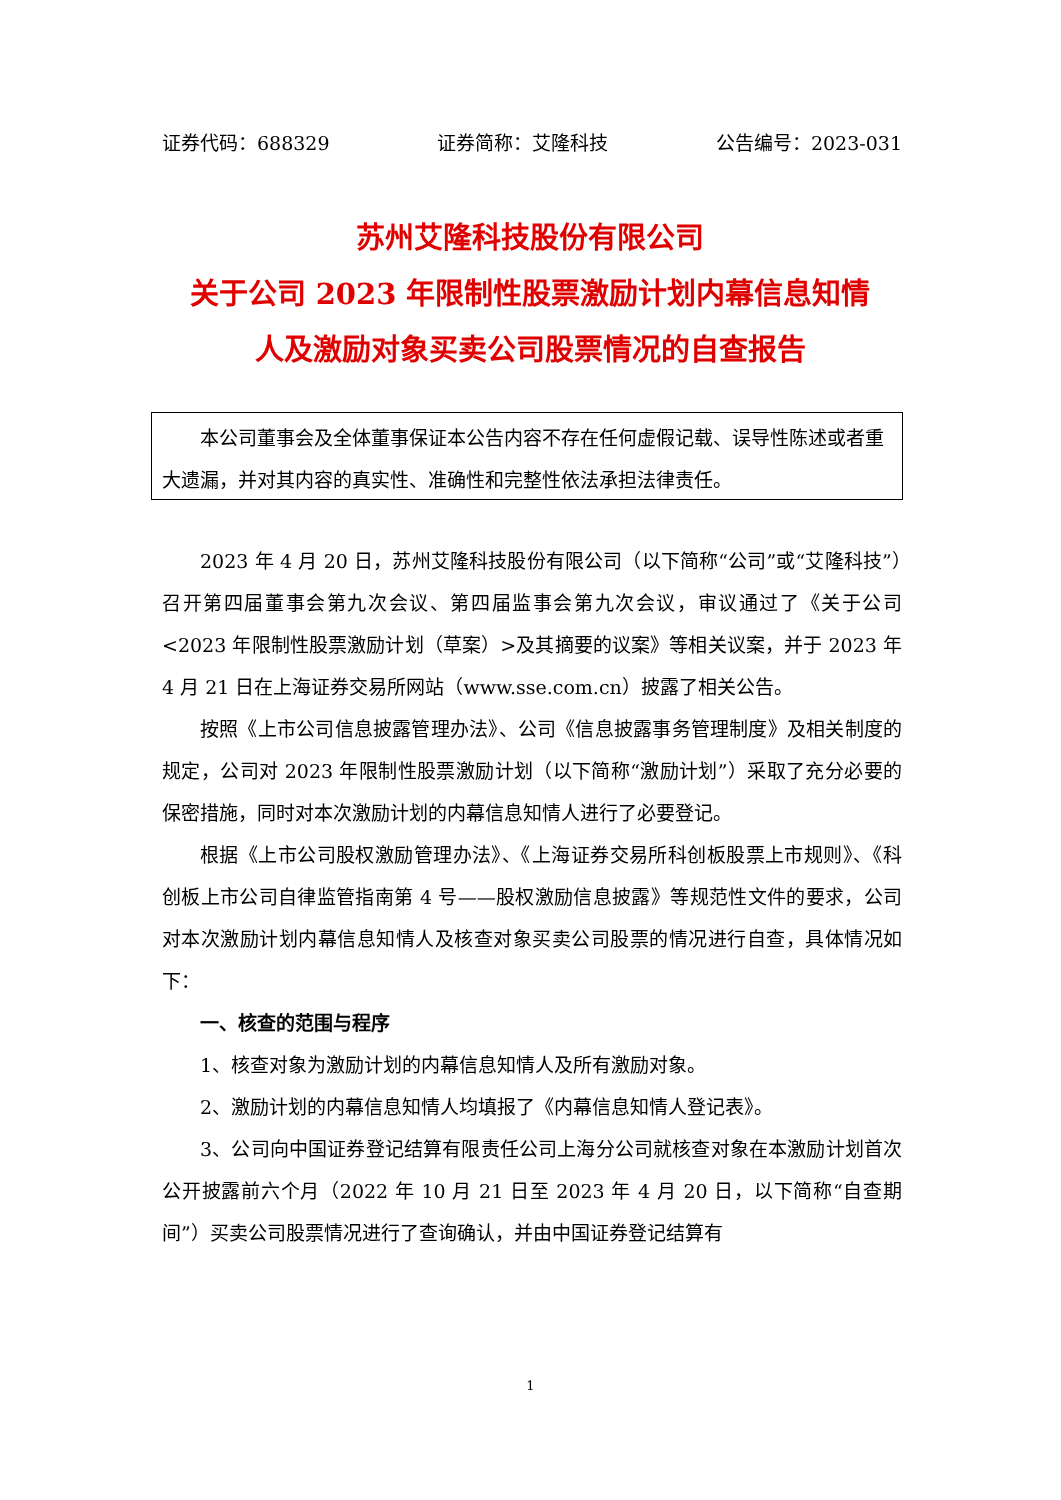证券代码：688329 证券简称：艾隆科技 公告编号：2023-031
苏州艾隆科技股份有限公司
关于公司 2023 年限制性股票激励计划内幕信息知情
人及激励对象买卖公司股票情况的自查报告
本公司董事会及全体董事保证本公告内容不存在任何虚假记载、误导性陈述或者重大遗漏，并对其内容的真实性、准确性和完整性依法承担法律责任。
2023 年 4 月 20 日，苏州艾隆科技股份有限公司（以下简称“公司”或“艾隆科技”）召开第四届董事会第九次会议、第四届监事会第九次会议，审议通过了《关于公司<2023 年限制性股票激励计划（草案）>及其摘要的议案》等相关议案，并于 2023 年 4 月 21 日在上海证券交易所网站（www.sse.com.cn）披露了相关公告。
按照《上市公司信息披露管理办法》、公司《信息披露事务管理制度》及相关制度的规定，公司对 2023 年限制性股票激励计划（以下简称“激励计划”）采取了充分必要的保密措施，同时对本次激励计划的内幕信息知情人进行了必要登记。
根据《上市公司股权激励管理办法》、《上海证券交易所科创板股票上市规则》、《科创板上市公司自律监管指南第 4 号——股权激励信息披露》等规范性文件的要求，公司对本次激励计划内幕信息知情人及核查对象买卖公司股票的情况进行自查，具体情况如下：
一、核查的范围与程序
1、核查对象为激励计划的内幕信息知情人及所有激励对象。
2、激励计划的内幕信息知情人均填报了《内幕信息知情人登记表》。
3、公司向中国证券登记结算有限责任公司上海分公司就核查对象在本激励计划首次公开披露前六个月（2022 年 10 月 21 日至 2023 年 4 月 20 日，以下简称“自查期间”）买卖公司股票情况进行了查询确认，并由中国证券登记结算有
1